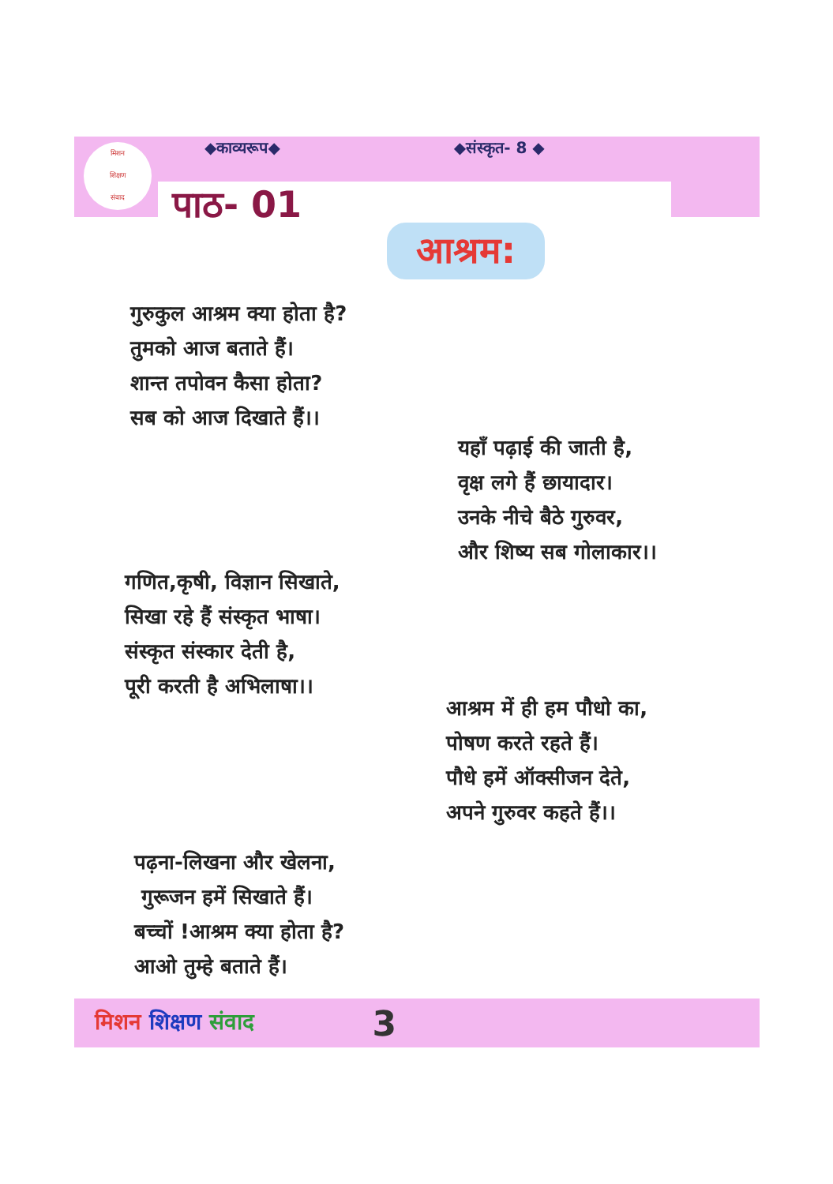मिशन
शिक्षण
संवाद
◆काव्यरूप◆ ◆संस्कृत- 8 ◆
पाठ- 01
आश्रम:
गुरुकुल आश्रम क्या होता है?
तुमको आज बताते हैं।
शान्त तपोवन कैसा होता?
सब को आज दिखाते हैं।।
यहाँ पढ़ाई की जाती है,
वृक्ष लगे हैं छायादार।
उनके नीचे बैठे गुरुवर,
और शिष्य सब गोलाकार।।
गणित,कृषी, विज्ञान सिखाते,
सिखा रहे हैं संस्कृत भाषा।
संस्कृत संस्कार देती है,
पूरी करती है अभिलाषा।।
आश्रम में ही हम पौधो का,
पोषण करते रहते हैं।
पौधे हमें ऑक्सीजन देते,
अपने गुरुवर कहते हैं।।
पढ़ना-लिखना और खेलना,
गुरूजन हमें सिखाते हैं।
बच्चों !आश्रम क्या होता है?
आओ तुम्हे बताते हैं।
मिशन शिक्षण संवाद 3